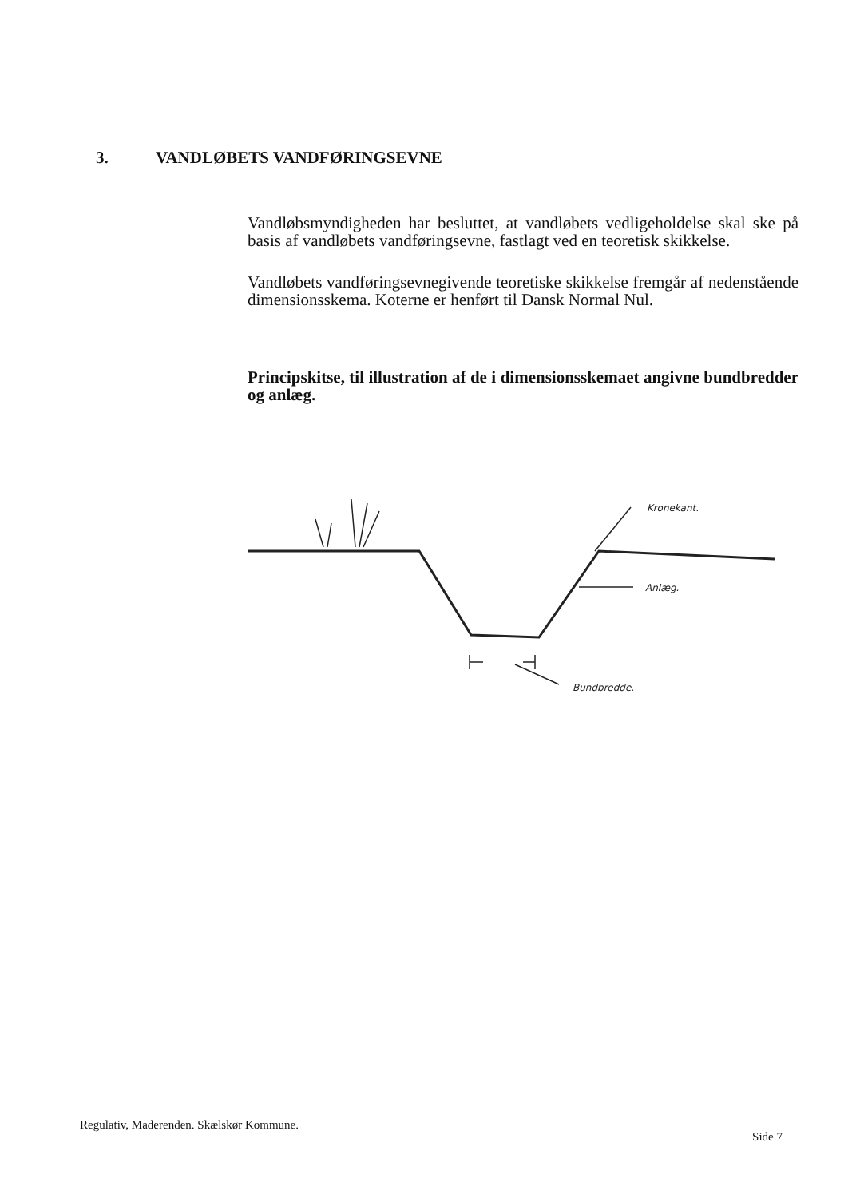3. VANDLØBETS VANDFØRINGSEVNE
Vandløbsmyndigheden har besluttet, at vandløbets vedligeholdelse skal ske på basis af vandløbets vandføringsevne, fastlagt ved en teoretisk skikkelse.
Vandløbets vandføringsevnegivende teoretiske skikkelse fremgår af nedenstående dimensionsskema. Koterne er henført til Dansk Normal Nul.
Principskitse, til illustration af de i dimensionsskemaet angivne bundbredder og anlæg.
Kronekant.
Anlæg.
Bundbredde.
Regulativ, Maderenden. Skælskør Kommune.
Side 7